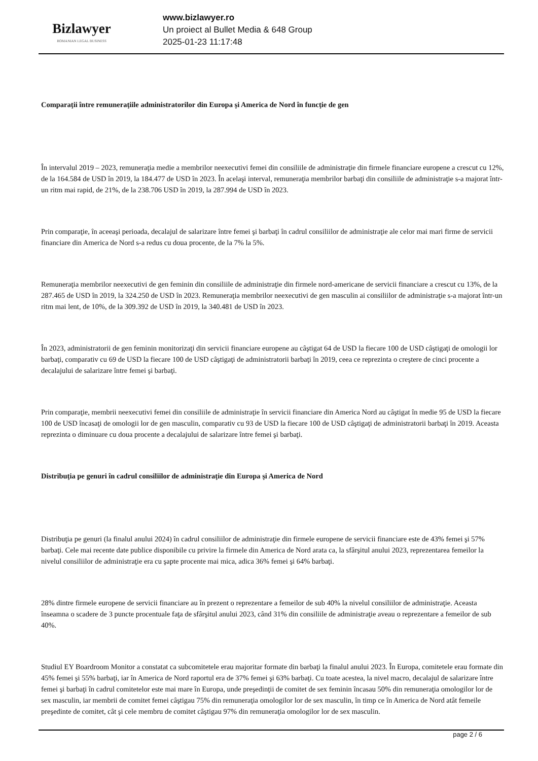Bizlawyer
ROMANIAN LEGAL BUSINESS
www.bizlawyer.ro
Un proiect al Bullet Media & 648 Group
2025-01-23 11:17:48
Comparaţii între remuneraţiile administratorilor din Europa şi America de Nord în funcţie de gen
În intervalul 2019 – 2023, remuneraţia medie a membrilor neexecutivi femei din consiliile de administraţie din firmele financiare europene a crescut cu 12%, de la 164.584 de USD în 2019, la 184.477 de USD în 2023. În acelaşi interval, remuneraţia membrilor barbaţi din consiliile de administraţie s-a majorat într-un ritm mai rapid, de 21%, de la 238.706 USD în 2019, la 287.994 de USD în 2023.
Prin comparaţie, în aceeaşi perioada, decalajul de salarizare între femei şi barbaţi în cadrul consiliilor de administraţie ale celor mai mari firme de servicii financiare din America de Nord s-a redus cu doua procente, de la 7% la 5%.
Remuneraţia membrilor neexecutivi de gen feminin din consiliile de administraţie din firmele nord-americane de servicii financiare a crescut cu 13%, de la 287.465 de USD în 2019, la 324.250 de USD în 2023. Remuneraţia membrilor neexecutivi de gen masculin ai consiliilor de administraţie s-a majorat într-un ritm mai lent, de 10%, de la 309.392 de USD în 2019, la 340.481 de USD în 2023.
În 2023, administratorii de gen feminin monitorizaţi din servicii financiare europene au câştigat 64 de USD la fiecare 100 de USD câştigaţi de omologii lor barbaţi, comparativ cu 69 de USD la fiecare 100 de USD câştigaţi de administratorii barbaţi în 2019, ceea ce reprezinta o creştere de cinci procente a decalajului de salarizare între femei şi barbaţi.
Prin comparaţie, membrii neexecutivi femei din consiliile de administraţie în servicii financiare din America Nord au câştigat în medie 95 de USD la fiecare 100 de USD încasaţi de omologii lor de gen masculin, comparativ cu 93 de USD la fiecare 100 de USD câştigaţi de administratorii barbaţi în 2019. Aceasta reprezinta o diminuare cu doua procente a decalajului de salarizare între femei şi barbaţi.
Distribuţia pe genuri în cadrul consiliilor de administraţie din Europa şi America de Nord
Distribuţia pe genuri (la finalul anului 2024) în cadrul consiliilor de administraţie din firmele europene de servicii financiare este de 43% femei şi 57% barbaţi. Cele mai recente date publice disponibile cu privire la firmele din America de Nord arata ca, la sfârşitul anului 2023, reprezentarea femeilor la nivelul consiliilor de administraţie era cu şapte procente mai mica, adica 36% femei şi 64% barbaţi.
28% dintre firmele europene de servicii financiare au în prezent o reprezentare a femeilor de sub 40% la nivelul consiliilor de administraţie. Aceasta înseamna o scadere de 3 puncte procentuale faţa de sfârşitul anului 2023, când 31% din consiliile de administraţie aveau o reprezentare a femeilor de sub 40%.
Studiul EY Boardroom Monitor a constatat ca subcomitetele erau majoritar formate din barbaţi la finalul anului 2023. În Europa, comitetele erau formate din 45% femei şi 55% barbaţi, iar în America de Nord raportul era de 37% femei şi 63% barbaţi. Cu toate acestea, la nivel macro, decalajul de salarizare între femei şi barbaţi în cadrul comitetelor este mai mare în Europa, unde preşedinţii de comitet de sex feminin încasau 50% din remuneraţia omologilor lor de sex masculin, iar membrii de comitet femei câştigau 75% din remuneraţia omologilor lor de sex masculin, în timp ce în America de Nord atât femeile preşedinte de comitet, cât şi cele membru de comitet câştigau 97% din remuneraţia omologilor lor de sex masculin.
page 2 / 6